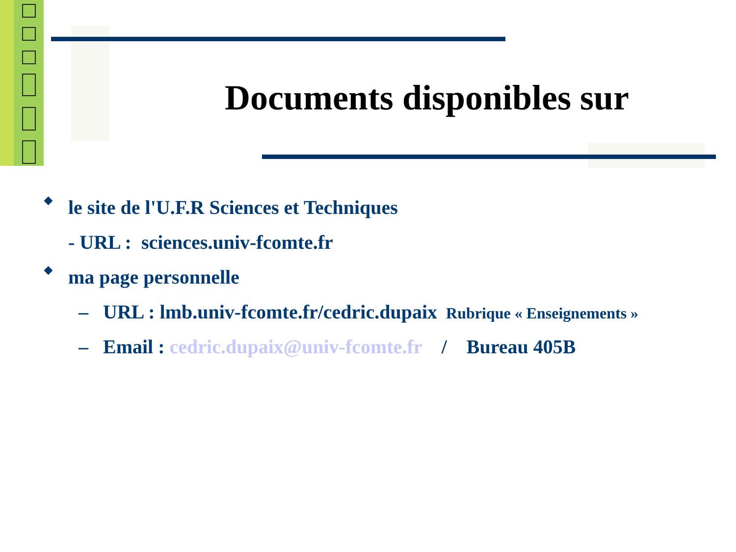Documents disponibles sur
◆ le site de l'U.F.R Sciences et Techniques
- URL : sciences.univ-fcomte.fr
◆ ma page personnelle
– URL : lmb.univ-fcomte.fr/cedric.dupaix Rubrique « Enseignements »
– Email : cedric.dupaix@univ-fcomte.fr / Bureau 405B